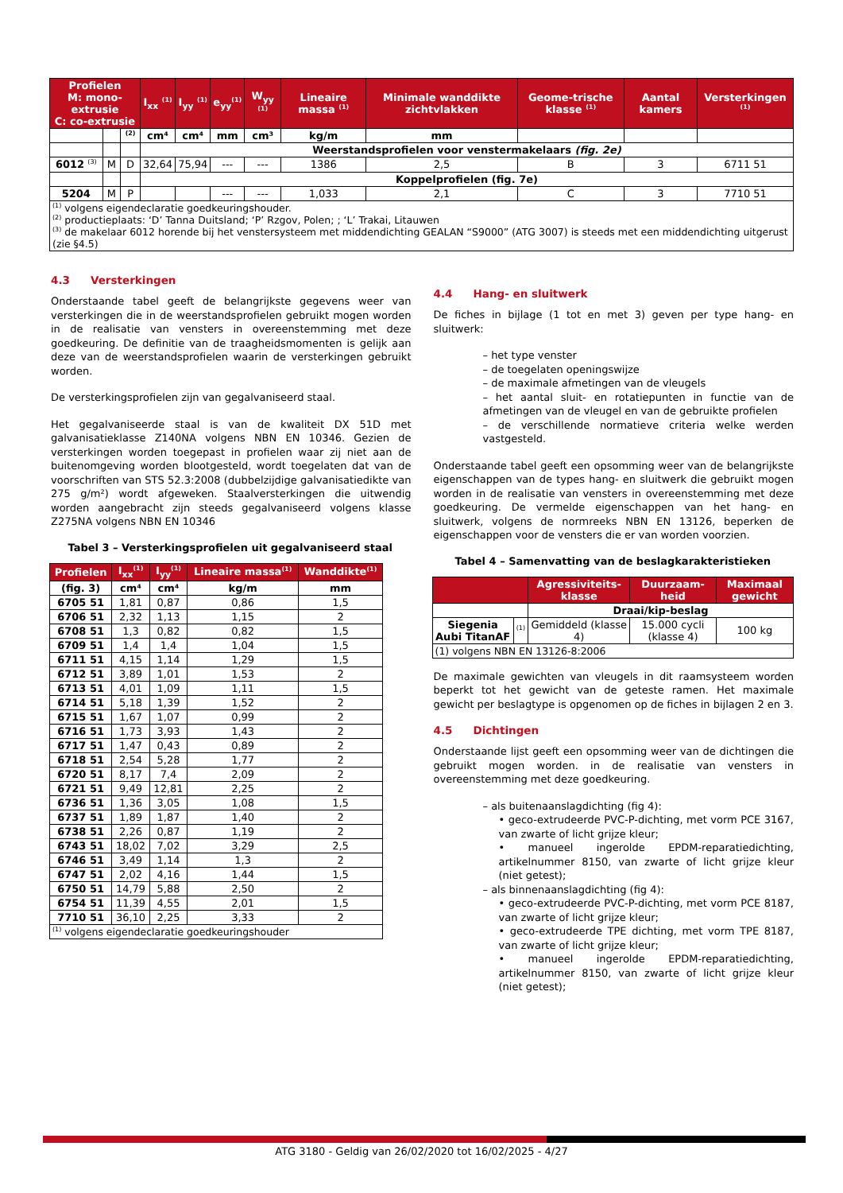| Profielen M: mono-extrusie C: co-extrusie | | | I<sub>xx</sub> <sup>(1)</sup> | I<sub>yy</sub> <sup>(1)</sup> | e<sub>yy</sub><sup>(1)</sup> | W<sub>yy</sub> <sup>(1)</sup> | Lineaire massa <sup>(1)</sup> | Minimale wanddikte zichtvlakken | Geome-trische klasse <sup>(1)</sup> | Aantal kamers | Versterkingen <sup>(1)</sup> |
| --- | --- | --- | --- | --- | --- | --- | --- | --- | --- | --- | --- |
| | | <sup>(2)</sup> | cm⁴ | cm⁴ | mm | cm³ | kg/m | mm | | | |
| | | | Weerstandsprofielen voor venstermakelaars (fig. 2e) | | | | | | | | |
| 6012 <sup>(3)</sup> | M | D | 32,64 | 75,94 | --- | --- | 1386 | 2,5 | B | 3 | 6711 51 |
| | | | Koppelprofielen (fig. 7e) | | | | | | | | |
| 5204 | M | P | | | --- | --- | 1,033 | 2,1 | C | 3 | 7710 51 |
| <sup>(1)</sup> volgens eigendeclaratie goedkeuringshouder. <sup>(2)</sup> productieplaats: ‘D’ Tanna Duitsland; ‘P’ Rzgov, Polen; ; ‘L’ Trakai, Litauwen <sup>(3)</sup> de makelaar 6012 horende bij het venstersysteem met middendichting GEALAN “S9000” (ATG 3007) is steeds met een middendichting uitgerust (zie §4.5) | | | | | | | | | | | |
4.3 Versterkingen
Onderstaande tabel geeft de belangrijkste gegevens weer van versterkingen die in de weerstandsprofielen gebruikt mogen worden in de realisatie van vensters in overeenstemming met deze goedkeuring. De definitie van de traagheidsmomenten is gelijk aan deze van de weerstandsprofielen waarin de versterkingen gebruikt worden.
De versterkingsprofielen zijn van gegalvaniseerd staal.
Het gegalvaniseerde staal is van de kwaliteit DX 51D met galvanisatieklasse Z140NA volgens NBN EN 10346. Gezien de versterkingen worden toegepast in profielen waar zij niet aan de buitenomgeving worden blootgesteld, wordt toegelaten dat van de voorschriften van STS 52.3:2008 (dubbelzijdige galvanisatiedikte van 275 g/m²) wordt afgeweken. Staalversterkingen die uitwendig worden aangebracht zijn steeds gegalvaniseerd volgens klasse Z275NA volgens NBN EN 10346
Tabel 3 – Versterkingsprofielen uit gegalvaniseerd staal
| Profielen | I<sub>xx</sub><sup>(1)</sup> | I<sub>yy</sub><sup>(1)</sup> | Lineaire massa<sup>(1)</sup> | Wanddikte<sup>(1)</sup> |
| --- | --- | --- | --- | --- |
| (fig. 3) | cm⁴ | cm⁴ | kg/m | mm |
| 6705 51 | 1,81 | 0,87 | 0,86 | 1,5 |
| 6706 51 | 2,32 | 1,13 | 1,15 | 2 |
| 6708 51 | 1,3 | 0,82 | 0,82 | 1,5 |
| 6709 51 | 1,4 | 1,4 | 1,04 | 1,5 |
| 6711 51 | 4,15 | 1,14 | 1,29 | 1,5 |
| 6712 51 | 3,89 | 1,01 | 1,53 | 2 |
| 6713 51 | 4,01 | 1,09 | 1,11 | 1,5 |
| 6714 51 | 5,18 | 1,39 | 1,52 | 2 |
| 6715 51 | 1,67 | 1,07 | 0,99 | 2 |
| 6716 51 | 1,73 | 3,93 | 1,43 | 2 |
| 6717 51 | 1,47 | 0,43 | 0,89 | 2 |
| 6718 51 | 2,54 | 5,28 | 1,77 | 2 |
| 6720 51 | 8,17 | 7,4 | 2,09 | 2 |
| 6721 51 | 9,49 | 12,81 | 2,25 | 2 |
| 6736 51 | 1,36 | 3,05 | 1,08 | 1,5 |
| 6737 51 | 1,89 | 1,87 | 1,40 | 2 |
| 6738 51 | 2,26 | 0,87 | 1,19 | 2 |
| 6743 51 | 18,02 | 7,02 | 3,29 | 2,5 |
| 6746 51 | 3,49 | 1,14 | 1,3 | 2 |
| 6747 51 | 2,02 | 4,16 | 1,44 | 1,5 |
| 6750 51 | 14,79 | 5,88 | 2,50 | 2 |
| 6754 51 | 11,39 | 4,55 | 2,01 | 1,5 |
| 7710 51 | 36,10 | 2,25 | 3,33 | 2 |
| <sup>(1)</sup> volgens eigendeclaratie goedkeuringshouder | | | | |
4.4 Hang- en sluitwerk
De fiches in bijlage (1 tot en met 3) geven per type hang- en sluitwerk:
– het type venster
– de toegelaten openingswijze
– de maximale afmetingen van de vleugels
– het aantal sluit- en rotatiepunten in functie van de afmetingen van de vleugel en van de gebruikte profielen
– de verschillende normatieve criteria welke werden vastgesteld.
Onderstaande tabel geeft een opsomming weer van de belangrijkste eigenschappen van de types hang- en sluitwerk die gebruikt mogen worden in de realisatie van vensters in overeenstemming met deze goedkeuring. De vermelde eigenschappen van het hang- en sluitwerk, volgens de normreeks NBN EN 13126, beperken de eigenschappen voor de vensters die er van worden voorzien.
Tabel 4 – Samenvatting van de beslagkarakteristieken
| | | Agressiviteits-klasse | Duurzaam-heid | Maximaal gewicht |
| --- | --- | --- | --- | --- |
| | | Draai/kip-beslag | | |
| Siegenia Aubi TitanAF | <sup>(1)</sup> | Gemiddeld (klasse 4) | 15.000 cycli (klasse 4) | 100 kg |
| (1) volgens NBN EN 13126-8:2006 | | | | |
De maximale gewichten van vleugels in dit raamsysteem worden beperkt tot het gewicht van de geteste ramen. Het maximale gewicht per beslagtype is opgenomen op de fiches in bijlagen 2 en 3.
4.5 Dichtingen
Onderstaande lijst geeft een opsomming weer van de dichtingen die gebruikt mogen worden. in de realisatie van vensters in overeenstemming met deze goedkeuring.
– als buitenaanslagdichting (fig 4):
• geco-extrudeerde PVC-P-dichting, met vorm PCE 3167, van zwarte of licht grijze kleur;
• manueel ingerolde EPDM-reparatiedichting, artikelnummer 8150, van zwarte of licht grijze kleur (niet getest);
– als binnenaanslagdichting (fig 4):
• geco-extrudeerde PVC-P-dichting, met vorm PCE 8187, van zwarte of licht grijze kleur;
• geco-extrudeerde TPE dichting, met vorm TPE 8187, van zwarte of licht grijze kleur;
• manueel ingerolde EPDM-reparatiedichting, artikelnummer 8150, van zwarte of licht grijze kleur (niet getest);
ATG 3180 - Geldig van 26/02/2020 tot 16/02/2025 - 4/27